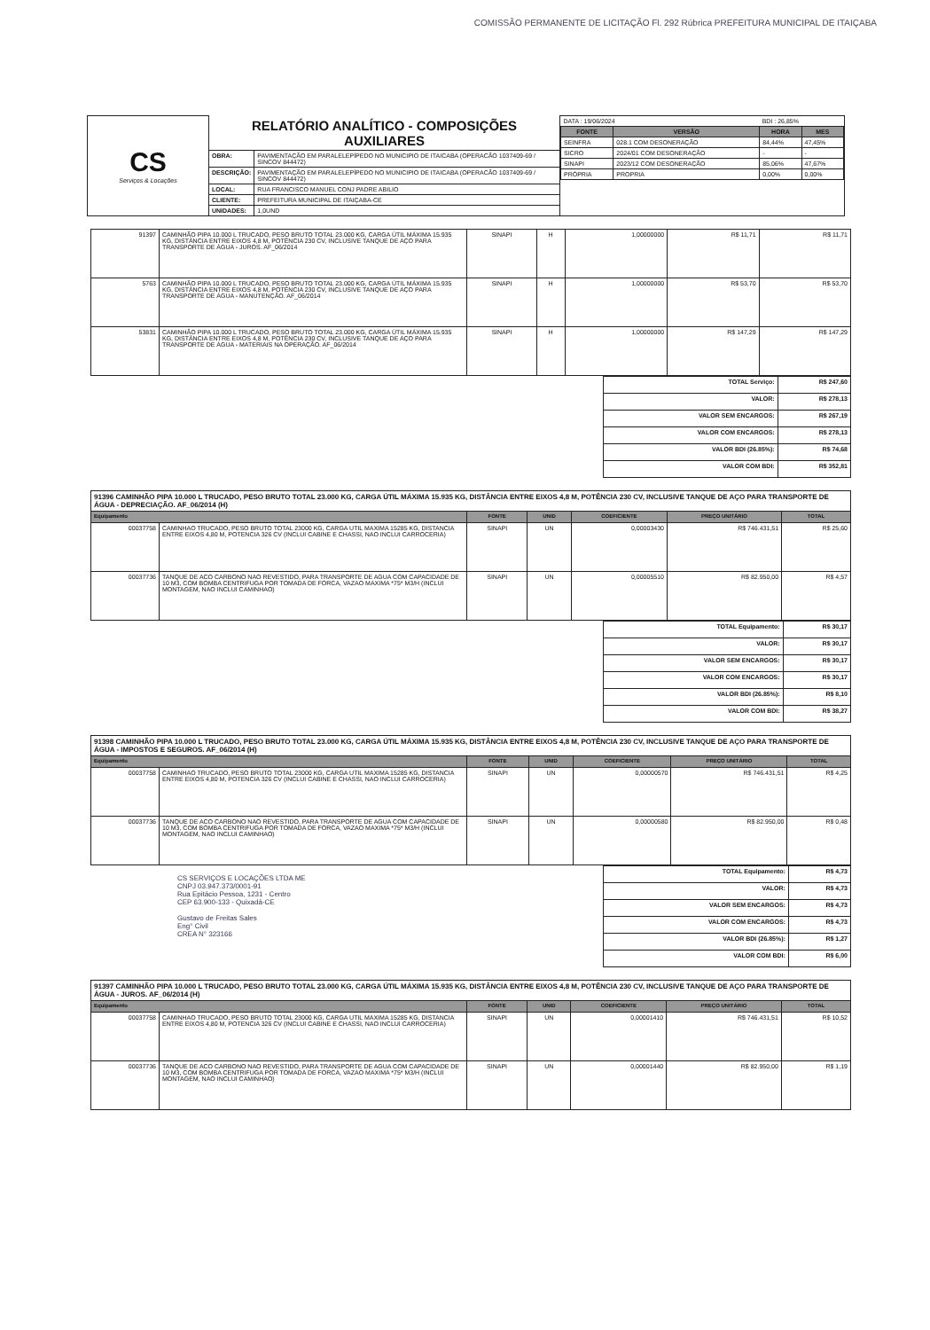COMISSÃO PERMANENTE DE LICITAÇÃO Fl. 292 Rúbrica PREFEITURA MUNICIPAL DE ITAIÇABA
| CS Serviços & Locações | RELATÓRIO ANALÍTICO - COMPOSIÇÕES AUXILIARES | | / DATA : 19/06/2024 / / BDI : 26,85% / / / FONTE / VERSÃO / HORA / MES / / SEINFRA / 028.1 COM DESONERAÇÃO / 84,44% / 47,45% / / SICRO / 2024/01 COM DESONERAÇÃO / - / - / / SINAPI / 2023/12 COM DESONERAÇÃO / 85,06% / 47,67% / / PRÓPRIA / PROPRIA / 0,00% / 0,00% / |
| | OBRA: | PAVIMENTAÇÃO EM PARALELEPÍPEDO NO MUNICIPIO DE ITAICABA (OPERACÃO 1037409-69 / SINCOV 844472) | |
| | DESCRIÇÃO: | PAVIMENTAÇÃO EM PARALELEPÍPEDO NO MUNICIPIO DE ITAICABA (OPERACÃO 1037409-69 / SINCOV 844472) | |
| | LOCAL: | RUA FRANCISCO MANUEL CONJ PADRE ABILIO | |
| | CLIENTE: | PREFEITURA MUNICIPAL DE ITAIÇABA-CE | |
| | UNIDADES: | 1,0UND | |
| 91397 | CAMINHÃO PIPA 10.000 L TRUCADO, PESO BRUTO TOTAL 23.000 KG, CARGA ÚTIL MÁXIMA 15.935 KG, DISTÂNCIA ENTRE EIXOS 4,8 M, POTÊNCIA 230 CV, INCLUSIVE TANQUE DE AÇO PARA TRANSPORTE DE ÁGUA - JUROS. AF_06/2014 | SINAPI | H | 1,00000000 | R$ 11,71 | R$ 11,71 |
| 5763 | CAMINHÃO PIPA 10.000 L TRUCADO, PESO BRUTO TOTAL 23.000 KG, CARGA ÚTIL MÁXIMA 15.935 KG, DISTÂNCIA ENTRE EIXOS 4,8 M, POTÊNCIA 230 CV, INCLUSIVE TANQUE DE AÇO PARA TRANSPORTE DE ÁGUA - MANUTENÇÃO. AF_06/2014 | SINAPI | H | 1,00000000 | R$ 53,70 | R$ 53,70 |
| 53831 | CAMINHÃO PIPA 10.000 L TRUCADO, PESO BRUTO TOTAL 23.000 KG, CARGA ÚTIL MÁXIMA 15.935 KG, DISTÂNCIA ENTRE EIXOS 4,8 M, POTÊNCIA 230 CV, INCLUSIVE TANQUE DE AÇO PARA TRANSPORTE DE ÁGUA - MATERIAIS NA OPERAÇÃO. AF_06/2014 | SINAPI | H | 1,00000000 | R$ 147,29 | R$ 147,29 |
| TOTAL Serviço: | R$ 247,60 |
| VALOR: | R$ 278,13 |
| VALOR SEM ENCARGOS: | R$ 267,19 |
| VALOR COM ENCARGOS: | R$ 278,13 |
| VALOR BDI (26.85%): | R$ 74,68 |
| VALOR COM BDI: | R$ 352,81 |
| 91396 CAMINHÃO PIPA 10.000 L TRUCADO, PESO BRUTO TOTAL 23.000 KG, CARGA ÚTIL MÁXIMA 15.935 KG, DISTÂNCIA ENTRE EIXOS 4,8 M, POTÊNCIA 230 CV, INCLUSIVE TANQUE DE AÇO PARA TRANSPORTE DE ÁGUA - DEPRECIAÇÃO. AF_06/2014 (H) | | | | | | |
| Equipamento | | FONTE | UNID | COEFICIENTE | PREÇO UNITÁRIO | TOTAL |
| 00037758 | CAMINHAO TRUCADO, PESO BRUTO TOTAL 23000 KG, CARGA UTIL MAXIMA 15285 KG, DISTANCIA ENTRE EIXOS 4,80 M, POTENCIA 326 CV (INCLUI CABINE E CHASSI, NAO INCLUI CARROCERIA) | SINAPI | UN | 0,00003430 | R$ 746.431,51 | R$ 25,60 |
| 00037736 | TANQUE DE ACO CARBONO NAO REVESTIDO, PARA TRANSPORTE DE AGUA COM CAPACIDADE DE 10 M3, COM BOMBA CENTRIFUGA POR TOMADA DE FORCA, VAZAO MAXIMA *75* M3/H (INCLUI MONTAGEM, NAO INCLUI CAMINHAO) | SINAPI | UN | 0,00005510 | R$ 82.950,00 | R$ 4,57 |
| TOTAL Equipamento: | R$ 30,17 |
| VALOR: | R$ 30,17 |
| VALOR SEM ENCARGOS: | R$ 30,17 |
| VALOR COM ENCARGOS: | R$ 30,17 |
| VALOR BDI (26.85%): | R$ 8,10 |
| VALOR COM BDI: | R$ 38,27 |
| 91398 CAMINHÃO PIPA 10.000 L TRUCADO, PESO BRUTO TOTAL 23.000 KG, CARGA ÚTIL MÁXIMA 15.935 KG, DISTÂNCIA ENTRE EIXOS 4,8 M, POTÊNCIA 230 CV, INCLUSIVE TANQUE DE AÇO PARA TRANSPORTE DE ÁGUA - IMPOSTOS E SEGUROS. AF_06/2014 (H) | | | | | | |
| Equipamento | | FONTE | UNID | COEFICIENTE | PREÇO UNITÁRIO | TOTAL |
| 00037758 | CAMINHAO TRUCADO, PESO BRUTO TOTAL 23000 KG, CARGA UTIL MAXIMA 15285 KG, DISTANCIA ENTRE EIXOS 4,80 M, POTENCIA 326 CV (INCLUI CABINE E CHASSI, NAO INCLUI CARROCERIA) | SINAPI | UN | 0,00000570 | R$ 746.431,51 | R$ 4,25 |
| 00037736 | TANQUE DE ACO CARBONO NAO REVESTIDO, PARA TRANSPORTE DE AGUA COM CAPACIDADE DE 10 M3, COM BOMBA CENTRIFUGA POR TOMADA DE FORCA, VAZAO MAXIMA *75* M3/H (INCLUI MONTAGEM, NAO INCLUI CAMINHAO) | SINAPI | UN | 0,00000580 | R$ 82.950,00 | R$ 0,48 |
CS SERVIÇOS E LOCAÇÕES LTDA ME
CNPJ 03.947.373/0001-91
Rua Epitácio Pessoa, 1231 - Centro
CEP 63.900-133 - Quixadá-CE
Gustavo de Freitas Sales
Eng° Civil
CREA N° 323166
| TOTAL Equipamento: | R$ 4,73 |
| VALOR: | R$ 4,73 |
| VALOR SEM ENCARGOS: | R$ 4,73 |
| VALOR COM ENCARGOS: | R$ 4,73 |
| VALOR BDI (26.85%): | R$ 1,27 |
| VALOR COM BDI: | R$ 6,00 |
| 91397 CAMINHÃO PIPA 10.000 L TRUCADO, PESO BRUTO TOTAL 23.000 KG, CARGA ÚTIL MÁXIMA 15.935 KG, DISTÂNCIA ENTRE EIXOS 4,8 M, POTÊNCIA 230 CV, INCLUSIVE TANQUE DE AÇO PARA TRANSPORTE DE ÁGUA - JUROS. AF_06/2014 (H) | | | | | | |
| Equipamento | | FONTE | UNID | COEFICIENTE | PREÇO UNITÁRIO | TOTAL |
| 00037758 | CAMINHAO TRUCADO, PESO BRUTO TOTAL 23000 KG, CARGA UTIL MAXIMA 15285 KG, DISTANCIA ENTRE EIXOS 4,80 M, POTENCIA 326 CV (INCLUI CABINE E CHASSI, NAO INCLUI CARROCERIA) | SINAPI | UN | 0,00001410 | R$ 746.431,51 | R$ 10,52 |
| 00037736 | TANQUE DE ACO CARBONO NAO REVESTIDO, PARA TRANSPORTE DE AGUA COM CAPACIDADE DE 10 M3, COM BOMBA CENTRIFUGA POR TOMADA DE FORCA, VAZAO MAXIMA *75* M3/H (INCLUI MONTAGEM, NAO INCLUI CAMINHAO) | SINAPI | UN | 0,00001440 | R$ 82.950,00 | R$ 1,19 |